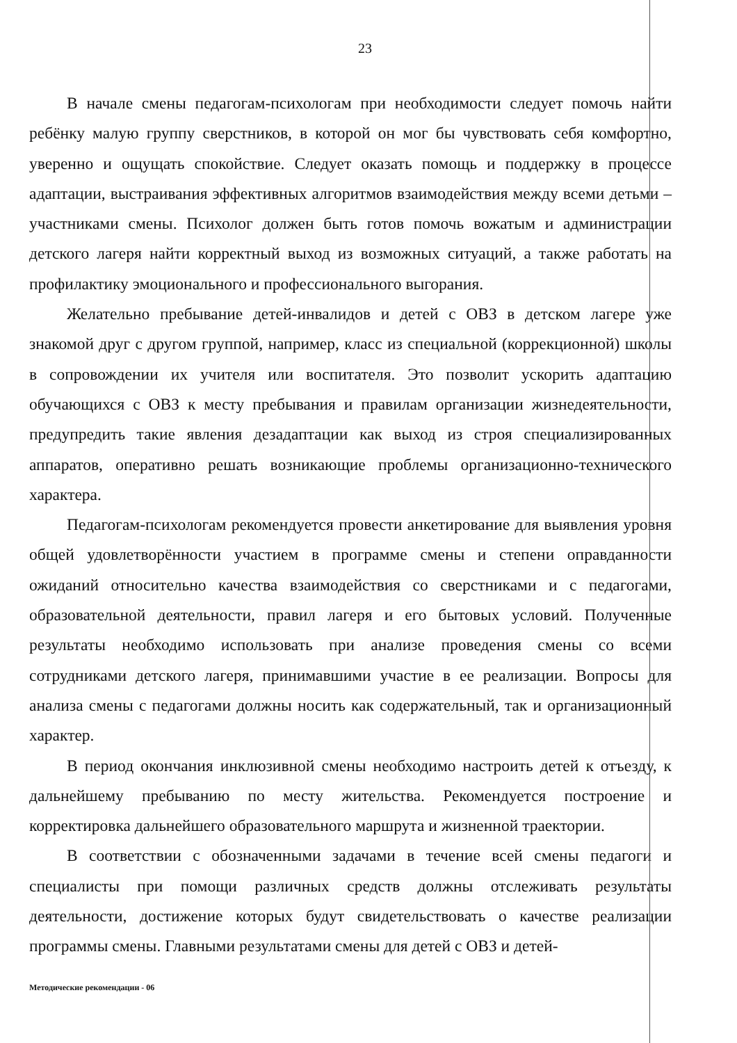23
В начале смены педагогам-психологам при необходимости следует помочь найти ребёнку малую группу сверстников, в которой он мог бы чувствовать себя комфортно, уверенно и ощущать спокойствие. Следует оказать помощь и поддержку в процессе адаптации, выстраивания эффективных алгоритмов взаимодействия между всеми детьми – участниками смены. Психолог должен быть готов помочь вожатым и администрации детского лагеря найти корректный выход из возможных ситуаций, а также работать на профилактику эмоционального и профессионального выгорания.
Желательно пребывание детей-инвалидов и детей с ОВЗ в детском лагере уже знакомой друг с другом группой, например, класс из специальной (коррекционной) школы в сопровождении их учителя или воспитателя. Это позволит ускорить адаптацию обучающихся с ОВЗ к месту пребывания и правилам организации жизнедеятельности, предупредить такие явления дезадаптации как выход из строя специализированных аппаратов, оперативно решать возникающие проблемы организационно-технического характера.
Педагогам-психологам рекомендуется провести анкетирование для выявления уровня общей удовлетворённости участием в программе смены и степени оправданности ожиданий относительно качества взаимодействия со сверстниками и с педагогами, образовательной деятельности, правил лагеря и его бытовых условий. Полученные результаты необходимо использовать при анализе проведения смены со всеми сотрудниками детского лагеря, принимавшими участие в ее реализации. Вопросы для анализа смены с педагогами должны носить как содержательный, так и организационный характер.
В период окончания инклюзивной смены необходимо настроить детей к отъезду, к дальнейшему пребыванию по месту жительства. Рекомендуется построение и корректировка дальнейшего образовательного маршрута и жизненной траектории.
В соответствии с обозначенными задачами в течение всей смены педагоги и специалисты при помощи различных средств должны отслеживать результаты деятельности, достижение которых будут свидетельствовать о качестве реализации программы смены. Главными результатами смены для детей с ОВЗ и детей-
Методические рекомендации - 06